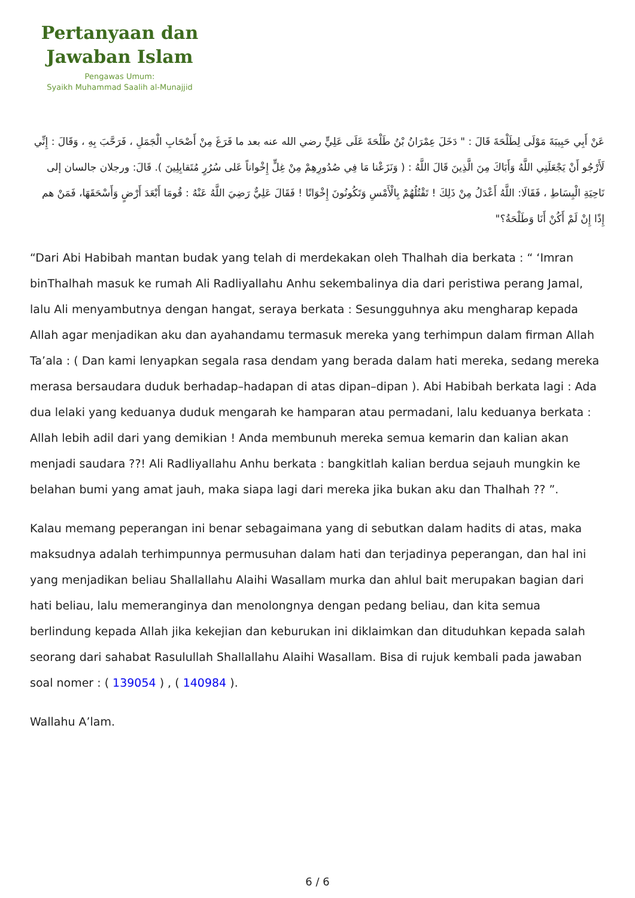Pertanyaan dan Jawaban Islam
Pengawas Umum:
Syaikh Muhammad Saalih al-Munajjid
عَنْ أَبِي حَبِيبَةَ مَوْلَى لِطَلْحَةَ قَالَ : " دَخَلَ عِمْرَانُ بْنُ طَلْحَةَ عَلَى عَلِيٍّ رضي الله عنه بعد ما فَرَغَ مِنْ أَصْحَابِ الْجَمَلِ ، فَرَحَّبَ بِهِ ، وَقَالَ : إِنِّي لَأَرْجُو أَنْ يَجْعَلَنِي اللَّهُ وَأَبَاكَ مِنَ الَّذِينَ قَالَ اللَّهُ : ( وَنَزَعْنا مَا فِي صُدُورِهِمْ مِنْ غِلٍّ إِخْواناً عَلى سُرُرٍ مُتَقابِلِينَ ). قَالَ: ورجلان جالسان إلى نَاحِيَةِ الْبِسَاطِ ، فَقَالَا: اللَّهُ أَعْدَلُ مِنْ ذَلِكَ ! تَقْتُلُهُمْ بِالْأَمْسِ وَتَكُونُونَ إِخْوَانًا ! فَقَالَ عَلِيٌّ رَضِيَ اللَّهُ عَنْهُ : قُومَا أَبْعَدَ أَرْضٍ وَأَسْحَقَهَا، فَمَنْ هم إِذًا إِنْ لَمْ أَكُنْ أَنَا وَطَلْحَةُ؟"
“Dari Abi Habibah mantan budak yang telah di merdekakan oleh Thalhah dia berkata : “ ‘Imran binThalhah masuk ke rumah Ali Radliyallahu Anhu sekembalinya dia dari peristiwa perang Jamal, lalu Ali menyambutnya dengan hangat, seraya berkata : Sesungguhnya aku mengharap kepada Allah agar menjadikan aku dan ayahandamu termasuk mereka yang terhimpun dalam firman Allah Ta’ala : ( Dan kami lenyapkan segala rasa dendam yang berada dalam hati mereka, sedang mereka merasa bersaudara duduk berhadap–hadapan di atas dipan–dipan ). Abi Habibah berkata lagi : Ada dua lelaki yang keduanya duduk mengarah ke hamparan atau permadani, lalu keduanya berkata : Allah lebih adil dari yang demikian ! Anda membunuh mereka semua kemarin dan kalian akan menjadi saudara ??! Ali Radliyallahu Anhu berkata : bangkitlah kalian berdua sejauh mungkin ke belahan bumi yang amat jauh, maka siapa lagi dari mereka jika bukan aku dan Thalhah ?? ”.
Kalau memang peperangan ini benar sebagaimana yang di sebutkan dalam hadits di atas, maka maksudnya adalah terhimpunnya permusuhan dalam hati dan terjadinya peperangan, dan hal ini yang menjadikan beliau Shallallahu Alaihi Wasallam murka dan ahlul bait merupakan bagian dari hati beliau, lalu memeranginya dan menolongnya dengan pedang beliau, dan kita semua berlindung kepada Allah jika kekejian dan keburukan ini diklaimkan dan dituduhkan kepada salah seorang dari sahabat Rasulullah Shallallahu Alaihi Wasallam. Bisa di rujuk kembali pada jawaban soal nomer : ( 139054 ) , ( 140984 ).
Wallahu A’lam.
6 / 6